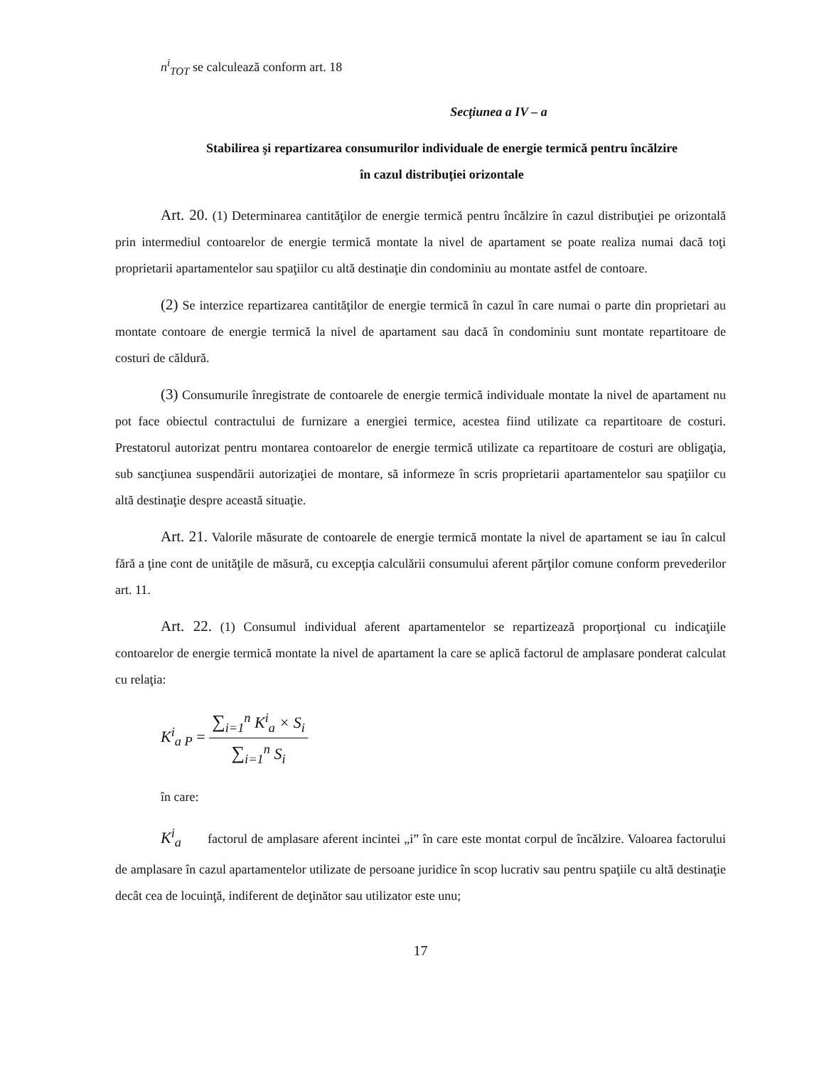n<sup>i</sup><sub>TOT</sub> se calculează conform art. 18
Secţiunea a IV – a
Stabilirea şi repartizarea consumurilor individuale de energie termică pentru încălzire
în cazul distribuţiei orizontale
Art. 20. (1) Determinarea cantităţilor de energie termică pentru încălzire în cazul distribuţiei pe orizontală prin intermediul contoarelor de energie termică montate la nivel de apartament se poate realiza numai dacă toţi proprietarii apartamentelor sau spaţiilor cu altă destinaţie din condominiu au montate astfel de contoare.
(2) Se interzice repartizarea cantităţilor de energie termică în cazul în care numai o parte din proprietari au montate contoare de energie termică la nivel de apartament sau dacă în condominiu sunt montate repartitoare de costuri de căldură.
(3) Consumurile înregistrate de contoarele de energie termică individuale montate la nivel de apartament nu pot face obiectul contractului de furnizare a energiei termice, acestea fiind utilizate ca repartitoare de costuri. Prestatorul autorizat pentru montarea contoarelor de energie termică utilizate ca repartitoare de costuri are obligaţia, sub sancţiunea suspendării autorizaţiei de montare, să informeze în scris proprietarii apartamentelor sau spaţiilor cu altă destinaţie despre această situaţie.
Art. 21. Valorile măsurate de contoarele de energie termică montate la nivel de apartament se iau în calcul fără a ţine cont de unităţile de măsură, cu excepţia calculării consumului aferent părţilor comune conform prevederilor art. 11.
Art. 22. (1) Consumul individual aferent apartamentelor se repartizează proporţional cu indicaţiile contoarelor de energie termică montate la nivel de apartament la care se aplică factorul de amplasare ponderat calculat cu relaţia:
K<sup>i</sup><sub>a P</sub> =
∑<sub>i=1</sub><sup>n</sup> K<sup>i</sup><sub>a</sub> × S<sub>i</sub>
∑<sub>i=1</sub><sup>n</sup> S<sub>i</sub>
în care:
K<sup>i</sup><sub>a</sub> factorul de amplasare aferent incintei „i” în care este montat corpul de încălzire. Valoarea factorului de amplasare în cazul apartamentelor utilizate de persoane juridice în scop lucrativ sau pentru spaţiile cu altă destinaţie decât cea de locuinţă, indiferent de deţinător sau utilizator este unu;
17